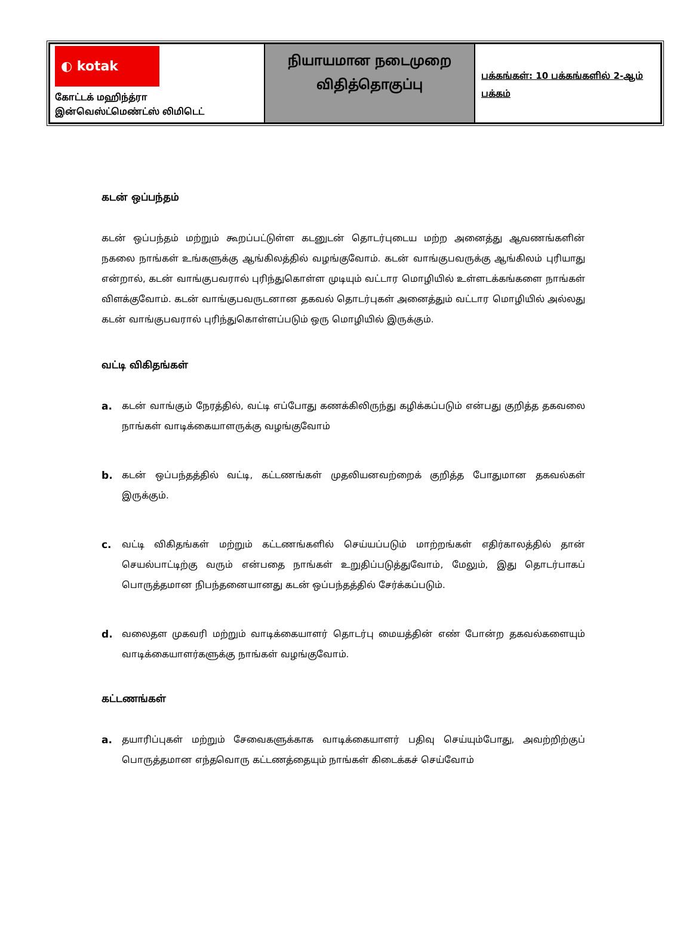| ◐ kotak கோட்டக் மஹிந்த்ரா இன்வெஸ்ட்மெண்ட்ஸ் லிமிடெட் | நியாயமான நடைமுறை விதித்தொகுப்பு | பக்கங்கள்: 10 பக்கங்களில் 2-ஆம் பக்கம் |
கடன் ஒப்பந்தம்
கடன் ஒப்பந்தம் மற்றும் கூறப்பட்டுள்ள கடனுடன் தொடர்புடைய மற்ற அனைத்து ஆவணங்களின் நகலை நாங்கள் உங்களுக்கு ஆங்கிலத்தில் வழங்குவோம். கடன் வாங்குபவருக்கு ஆங்கிலம் புரியாது என்றால், கடன் வாங்குபவரால் புரிந்துகொள்ள முடியும் வட்டார மொழியில் உள்ளடக்கங்களை நாங்கள் விளக்குவோம். கடன் வாங்குபவருடனான தகவல் தொடர்புகள் அனைத்தும் வட்டார மொழியில் அல்லது கடன் வாங்குபவரால் புரிந்துகொள்ளப்படும் ஒரு மொழியில் இருக்கும்.
வட்டி விகிதங்கள்
a. கடன் வாங்கும் நேரத்தில், வட்டி எப்போது கணக்கிலிருந்து கழிக்கப்படும் என்பது குறித்த தகவலை நாங்கள் வாடிக்கையாளருக்கு வழங்குவோம்
b. கடன் ஒப்பந்தத்தில் வட்டி, கட்டணங்கள் முதலியனவற்றைக் குறித்த போதுமான தகவல்கள் இருக்கும்.
c. வட்டி விகிதங்கள் மற்றும் கட்டணங்களில் செய்யப்படும் மாற்றங்கள் எதிர்காலத்தில் தான் செயல்பாட்டிற்கு வரும் என்பதை நாங்கள் உறுதிப்படுத்துவோம், மேலும், இது தொடர்பாகப் பொருத்தமான நிபந்தனையானது கடன் ஒப்பந்தத்தில் சேர்க்கப்படும்.
d. வலைதள முகவரி மற்றும் வாடிக்கையாளர் தொடர்பு மையத்தின் எண் போன்ற தகவல்களையும் வாடிக்கையாளர்களுக்கு நாங்கள் வழங்குவோம்.
கட்டணங்கள்
a. தயாரிப்புகள் மற்றும் சேவைகளுக்காக வாடிக்கையாளர் பதிவு செய்யும்போது, அவற்றிற்குப் பொருத்தமான எந்தவொரு கட்டணத்தையும் நாங்கள் கிடைக்கச் செய்வோம்